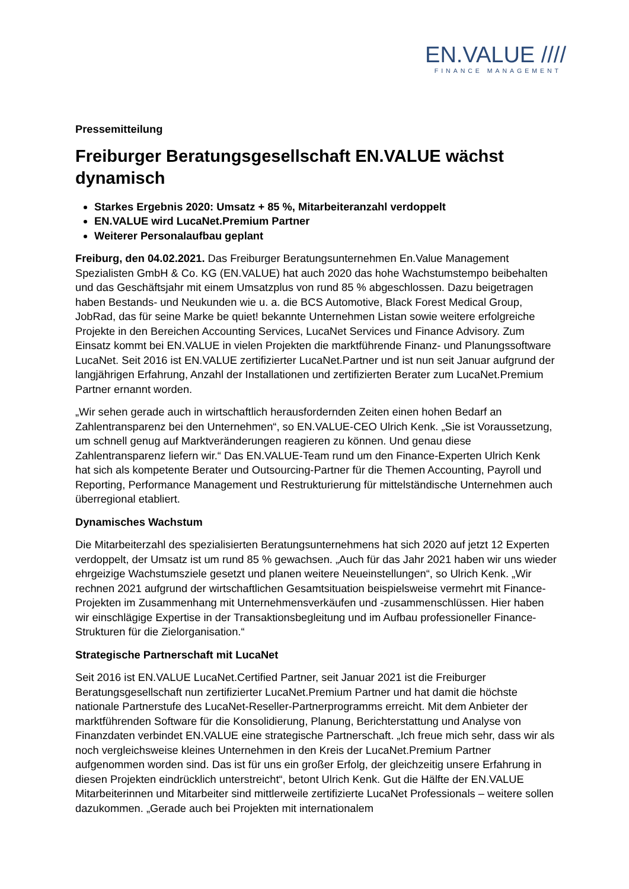EN.VALUE ////
FINANCE MANAGEMENT
Pressemitteilung
Freiburger Beratungsgesellschaft EN.VALUE wächst dynamisch
Starkes Ergebnis 2020: Umsatz + 85 %, Mitarbeiteranzahl verdoppelt
EN.VALUE wird LucaNet.Premium Partner
Weiterer Personalaufbau geplant
Freiburg, den 04.02.2021. Das Freiburger Beratungsunternehmen En.Value Management Spezialisten GmbH & Co. KG (EN.VALUE) hat auch 2020 das hohe Wachstumstempo beibehalten und das Geschäftsjahr mit einem Umsatzplus von rund 85 % abgeschlossen. Dazu beigetragen haben Bestands- und Neukunden wie u. a. die BCS Automotive, Black Forest Medical Group, JobRad, das für seine Marke be quiet! bekannte Unternehmen Listan sowie weitere erfolgreiche Projekte in den Bereichen Accounting Services, LucaNet Services und Finance Advisory. Zum Einsatz kommt bei EN.VALUE in vielen Projekten die marktführende Finanz- und Planungssoftware LucaNet. Seit 2016 ist EN.VALUE zertifizierter LucaNet.Partner und ist nun seit Januar aufgrund der langjährigen Erfahrung, Anzahl der Installationen und zertifizierten Berater zum LucaNet.Premium Partner ernannt worden.
„Wir sehen gerade auch in wirtschaftlich herausfordernden Zeiten einen hohen Bedarf an Zahlentransparenz bei den Unternehmen“, so EN.VALUE-CEO Ulrich Kenk. „Sie ist Voraussetzung, um schnell genug auf Marktveränderungen reagieren zu können. Und genau diese Zahlentransparenz liefern wir.“ Das EN.VALUE-Team rund um den Finance-Experten Ulrich Kenk hat sich als kompetente Berater und Outsourcing-Partner für die Themen Accounting, Payroll und Reporting, Performance Management und Restrukturierung für mittelständische Unternehmen auch überregional etabliert.
Dynamisches Wachstum
Die Mitarbeiterzahl des spezialisierten Beratungsunternehmens hat sich 2020 auf jetzt 12 Experten verdoppelt, der Umsatz ist um rund 85 % gewachsen. „Auch für das Jahr 2021 haben wir uns wieder ehrgeizige Wachstumsziele gesetzt und planen weitere Neueinstellungen“, so Ulrich Kenk. „Wir rechnen 2021 aufgrund der wirtschaftlichen Gesamtsituation beispielsweise vermehrt mit Finance-Projekten im Zusammenhang mit Unternehmensverkäufen und -zusammenschlüssen. Hier haben wir einschlägige Expertise in der Transaktionsbegleitung und im Aufbau professioneller Finance-Strukturen für die Zielorganisation.“
Strategische Partnerschaft mit LucaNet
Seit 2016 ist EN.VALUE LucaNet.Certified Partner, seit Januar 2021 ist die Freiburger Beratungsgesellschaft nun zertifizierter LucaNet.Premium Partner und hat damit die höchste nationale Partnerstufe des LucaNet-Reseller-Partnerprogramms erreicht. Mit dem Anbieter der marktführenden Software für die Konsolidierung, Planung, Berichterstattung und Analyse von Finanzdaten verbindet EN.VALUE eine strategische Partnerschaft. „Ich freue mich sehr, dass wir als noch vergleichsweise kleines Unternehmen in den Kreis der LucaNet.Premium Partner aufgenommen worden sind. Das ist für uns ein großer Erfolg, der gleichzeitig unsere Erfahrung in diesen Projekten eindrücklich unterstreicht“, betont Ulrich Kenk. Gut die Hälfte der EN.VALUE Mitarbeiterinnen und Mitarbeiter sind mittlerweile zertifizierte LucaNet Professionals – weitere sollen dazukommen. „Gerade auch bei Projekten mit internationalem